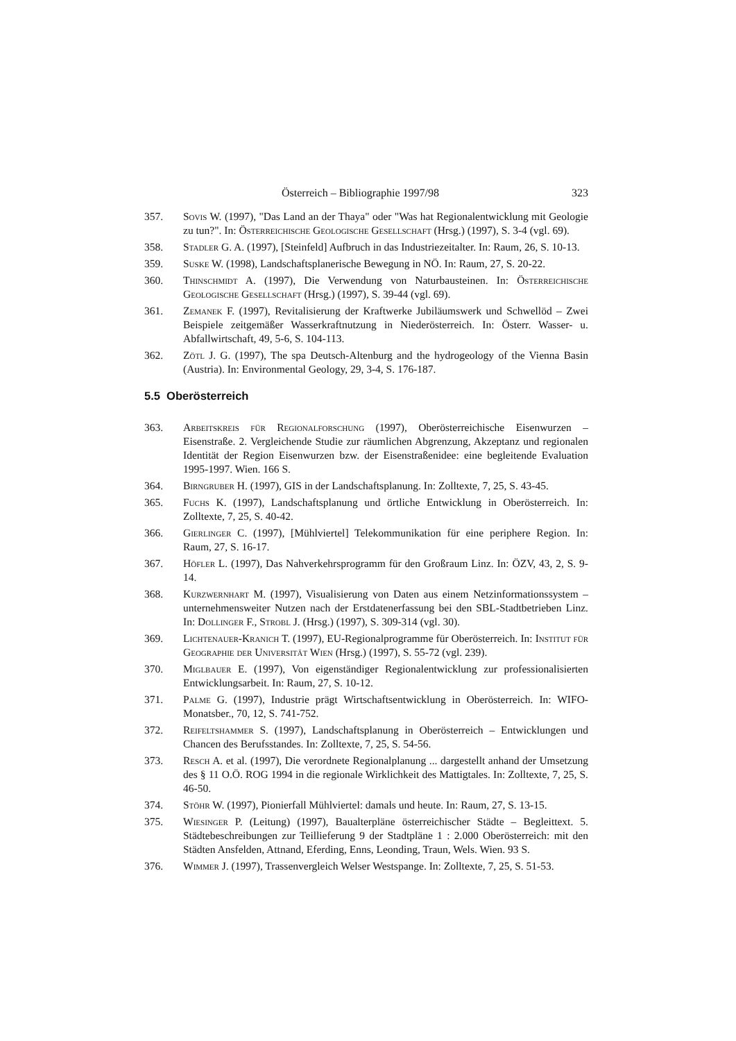Österreich – Bibliographie 1997/98 323
357. Sovis W. (1997), "Das Land an der Thaya" oder "Was hat Regionalentwicklung mit Geologie zu tun?". In: Österreichische Geologische Gesellschaft (Hrsg.) (1997), S. 3-4 (vgl. 69).
358. Stadler G. A. (1997), [Steinfeld] Aufbruch in das Industriezeitalter. In: Raum, 26, S. 10-13.
359. Suske W. (1998), Landschaftsplanerische Bewegung in NÖ. In: Raum, 27, S. 20-22.
360. Thinschmidt A. (1997), Die Verwendung von Naturbausteinen. In: Österreichische Geologische Gesellschaft (Hrsg.) (1997), S. 39-44 (vgl. 69).
361. Zemanek F. (1997), Revitalisierung der Kraftwerke Jubiläumswerk und Schwellöd – Zwei Beispiele zeitgemäßer Wasserkraftnutzung in Niederösterreich. In: Österr. Wasser- u. Abfallwirtschaft, 49, 5-6, S. 104-113.
362. Zötl J. G. (1997), The spa Deutsch-Altenburg and the hydrogeology of the Vienna Basin (Austria). In: Environmental Geology, 29, 3-4, S. 176-187.
5.5 Oberösterreich
363. Arbeitskreis für Regionalforschung (1997), Oberösterreichische Eisenwurzen – Eisenstraße. 2. Vergleichende Studie zur räumlichen Abgrenzung, Akzeptanz und regionalen Identität der Region Eisenwurzen bzw. der Eisenstraßenidee: eine begleitende Evaluation 1995-1997. Wien. 166 S.
364. Birngruber H. (1997), GIS in der Landschaftsplanung. In: Zolltexte, 7, 25, S. 43-45.
365. Fuchs K. (1997), Landschaftsplanung und örtliche Entwicklung in Oberösterreich. In: Zolltexte, 7, 25, S. 40-42.
366. Gierlinger C. (1997), [Mühlviertel] Telekommunikation für eine periphere Region. In: Raum, 27, S. 16-17.
367. Höfler L. (1997), Das Nahverkehrsprogramm für den Großraum Linz. In: ÖZV, 43, 2, S. 9-14.
368. Kurzwernhart M. (1997), Visualisierung von Daten aus einem Netzinformationssystem – unternehmensweiter Nutzen nach der Erstdatenerfassung bei den SBL-Stadtbetrieben Linz. In: Dollinger F., Strobl J. (Hrsg.) (1997), S. 309-314 (vgl. 30).
369. Lichtenauer-Kranich T. (1997), EU-Regionalprogramme für Oberösterreich. In: Institut für Geographie der Universität Wien (Hrsg.) (1997), S. 55-72 (vgl. 239).
370. Miglbauer E. (1997), Von eigenständiger Regionalentwicklung zur professionalisierten Entwicklungsarbeit. In: Raum, 27, S. 10-12.
371. Palme G. (1997), Industrie prägt Wirtschaftsentwicklung in Oberösterreich. In: WIFO-Monatsber., 70, 12, S. 741-752.
372. Reifeltshammer S. (1997), Landschaftsplanung in Oberösterreich – Entwicklungen und Chancen des Berufsstandes. In: Zolltexte, 7, 25, S. 54-56.
373. Resch A. et al. (1997), Die verordnete Regionalplanung ... dargestellt anhand der Umsetzung des § 11 O.Ö. ROG 1994 in die regionale Wirklichkeit des Mattigtales. In: Zolltexte, 7, 25, S. 46-50.
374. Stöhr W. (1997), Pionierfall Mühlviertel: damals und heute. In: Raum, 27, S. 13-15.
375. Wiesinger P. (Leitung) (1997), Baualterpläne österreichischer Städte – Begleittext. 5. Städtebeschreibungen zur Teillieferung 9 der Stadtpläne 1 : 2.000 Oberösterreich: mit den Städten Ansfelden, Attnand, Eferding, Enns, Leonding, Traun, Wels. Wien. 93 S.
376. Wimmer J. (1997), Trassenvergleich Welser Westspange. In: Zolltexte, 7, 25, S. 51-53.